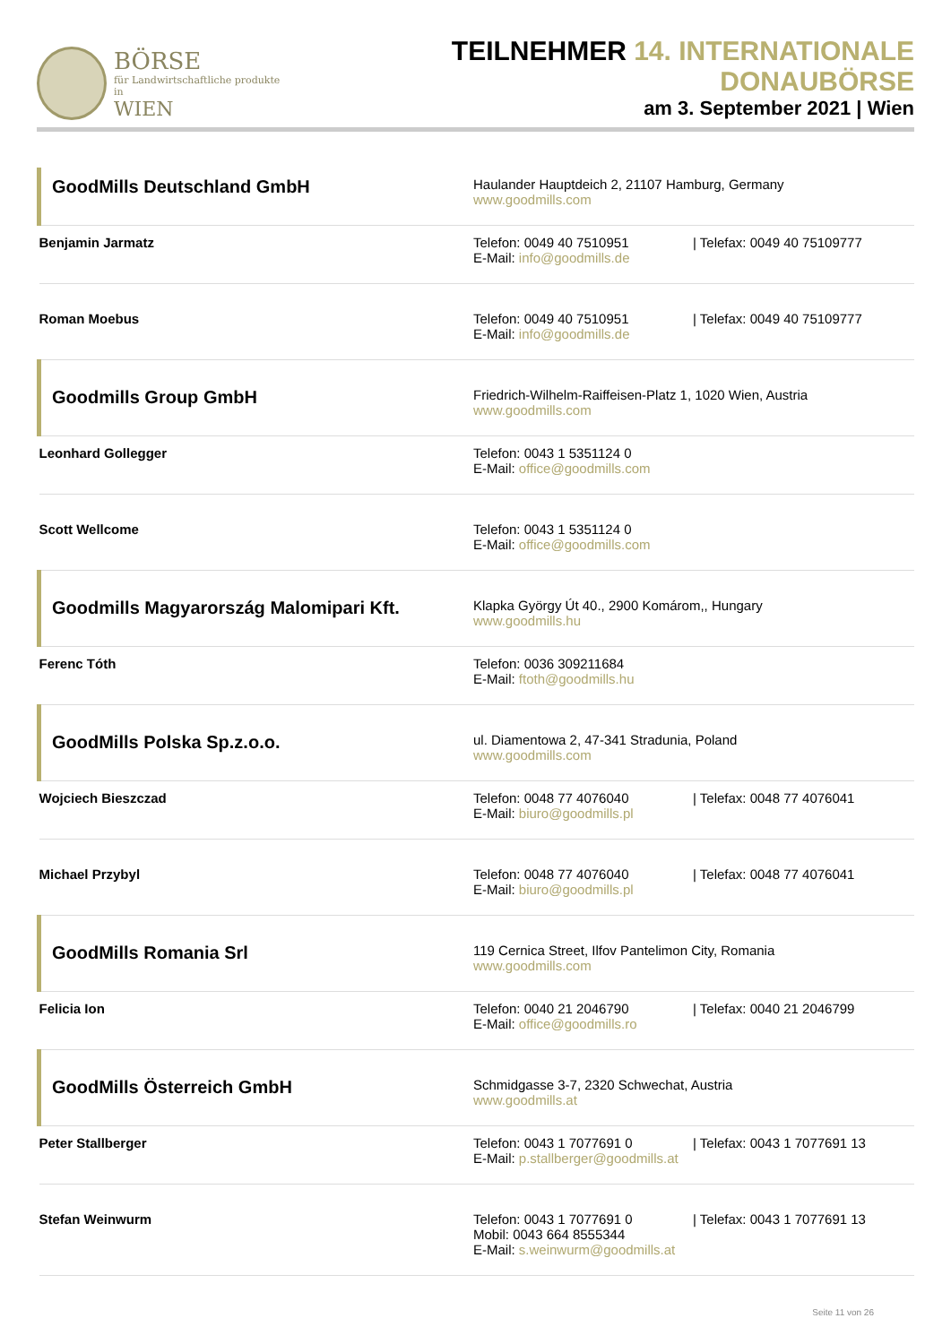BÖRSE
für Landwirtschaftliche produkte in
WIEN
TEILNEHMER 14. INTERNATIONALE DONAUBÖRSE
am 3. September 2021 | Wien
| GoodMills Deutschland GmbH | Haulander Hauptdeich 2, 21107 Hamburg, Germany www.goodmills.com |
| Benjamin Jarmatz | Telefon: 0049 40 7510951 / Telefax: 0049 40 75109777 E-Mail: info@goodmills.de |
| Roman Moebus | Telefon: 0049 40 7510951 / Telefax: 0049 40 75109777 E-Mail: info@goodmills.de |
| Goodmills Group GmbH | Friedrich-Wilhelm-Raiffeisen-Platz 1, 1020 Wien, Austria www.goodmills.com |
| Leonhard Gollegger | Telefon: 0043 1 5351124 0 E-Mail: office@goodmills.com |
| Scott Wellcome | Telefon: 0043 1 5351124 0 E-Mail: office@goodmills.com |
| Goodmills Magyarország Malomipari Kft. | Klapka György Út 40., 2900 Komárom,, Hungary www.goodmills.hu |
| Ferenc Tóth | Telefon: 0036 309211684 E-Mail: ftoth@goodmills.hu |
| GoodMills Polska Sp.z.o.o. | ul. Diamentowa 2, 47-341 Stradunia, Poland www.goodmills.com |
| Wojciech Bieszczad | Telefon: 0048 77 4076040 / Telefax: 0048 77 4076041 E-Mail: biuro@goodmills.pl |
| Michael Przybyl | Telefon: 0048 77 4076040 / Telefax: 0048 77 4076041 E-Mail: biuro@goodmills.pl |
| GoodMills Romania Srl | 119 Cernica Street, Ilfov Pantelimon City, Romania www.goodmills.com |
| Felicia Ion | Telefon: 0040 21 2046790 / Telefax: 0040 21 2046799 E-Mail: office@goodmills.ro |
| GoodMills Österreich GmbH | Schmidgasse 3-7, 2320 Schwechat, Austria www.goodmills.at |
| Peter Stallberger | Telefon: 0043 1 7077691 0 / Telefax: 0043 1 7077691 13 E-Mail: p.stallberger@goodmills.at |
| Stefan Weinwurm | Telefon: 0043 1 7077691 0 / Telefax: 0043 1 7077691 13 Mobil: 0043 664 8555344 E-Mail: s.weinwurm@goodmills.at |
Seite 11 von 26